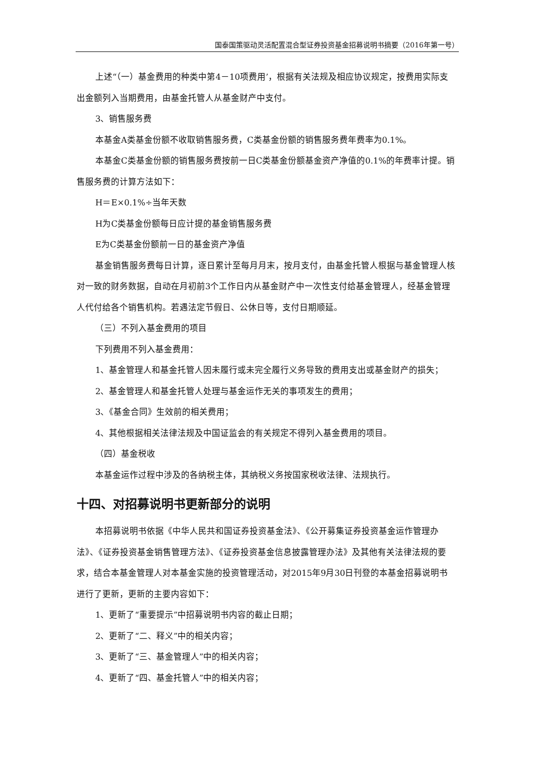国泰国策驱动灵活配置混合型证券投资基金招募说明书摘要（2016年第一号）
上述“（一）基金费用的种类中第4－10项费用’，根据有关法规及相应协议规定，按费用实际支出金额列入当期费用，由基金托管人从基金财产中支付。
3、销售服务费
本基金A类基金份额不收取销售服务费，C类基金份额的销售服务费年费率为0.1%。
本基金C类基金份额的销售服务费按前一日C类基金份额基金资产净值的0.1%的年费率计提。销售服务费的计算方法如下：
H＝E×0.1%÷当年天数
H为C类基金份额每日应计提的基金销售服务费
E为C类基金份额前一日的基金资产净值
基金销售服务费每日计算，逐日累计至每月月末，按月支付，由基金托管人根据与基金管理人核对一致的财务数据，自动在月初前3个工作日内从基金财产中一次性支付给基金管理人，经基金管理人代付给各个销售机构。若遇法定节假日、公休日等，支付日期顺延。
（三）不列入基金费用的项目
下列费用不列入基金费用：
1、基金管理人和基金托管人因未履行或未完全履行义务导致的费用支出或基金财产的损失；
2、基金管理人和基金托管人处理与基金运作无关的事项发生的费用；
3、《基金合同》生效前的相关费用；
4、其他根据相关法律法规及中国证监会的有关规定不得列入基金费用的项目。
（四）基金税收
本基金运作过程中涉及的各纳税主体，其纳税义务按国家税收法律、法规执行。
十四、对招募说明书更新部分的说明
本招募说明书依据《中华人民共和国证券投资基金法》、《公开募集证券投资基金运作管理办法》、《证券投资基金销售管理方法》、《证券投资基金信息披露管理办法》及其他有关法律法规的要求，结合本基金管理人对本基金实施的投资管理活动，对2015年9月30日刊登的本基金招募说明书进行了更新，更新的主要内容如下：
1、更新了“重要提示”中招募说明书内容的截止日期；
2、更新了“二、释义”中的相关内容；
3、更新了“三、基金管理人”中的相关内容；
4、更新了“四、基金托管人”中的相关内容；